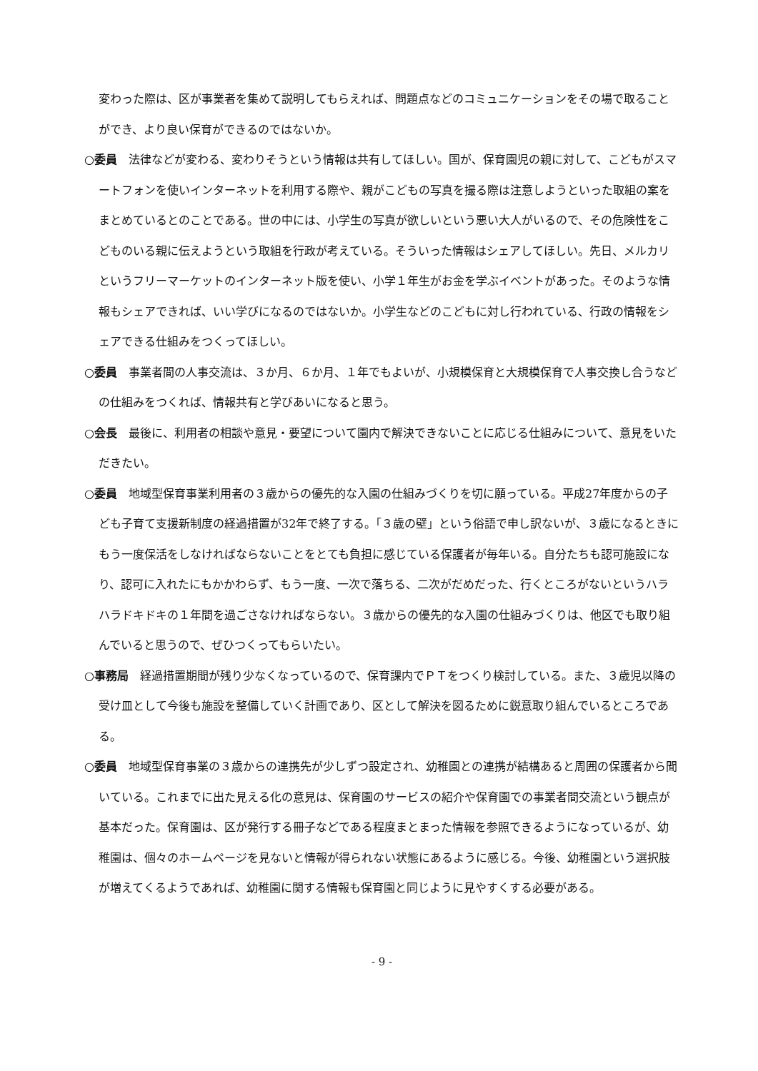変わった際は、区が事業者を集めて説明してもらえれば、問題点などのコミュニケーションをその場で取ることができ、より良い保育ができるのではないか。
○委員　法律などが変わる、変わりそうという情報は共有してほしい。国が、保育園児の親に対して、こどもがスマートフォンを使いインターネットを利用する際や、親がこどもの写真を撮る際は注意しようといった取組の案をまとめているとのことである。世の中には、小学生の写真が欲しいという悪い大人がいるので、その危険性をこどものいる親に伝えようという取組を行政が考えている。そういった情報はシェアしてほしい。先日、メルカリというフリーマーケットのインターネット版を使い、小学１年生がお金を学ぶイベントがあった。そのような情報もシェアできれば、いい学びになるのではないか。小学生などのこどもに対し行われている、行政の情報をシェアできる仕組みをつくってほしい。
○委員　事業者間の人事交流は、３か月、６か月、１年でもよいが、小規模保育と大規模保育で人事交換し合うなどの仕組みをつくれば、情報共有と学びあいになると思う。
○会長　最後に、利用者の相談や意見・要望について園内で解決できないことに応じる仕組みについて、意見をいただきたい。
○委員　地域型保育事業利用者の３歳からの優先的な入園の仕組みづくりを切に願っている。平成27年度からの子ども子育て支援新制度の経過措置が32年で終了する。「３歳の壁」という俗語で申し訳ないが、３歳になるときにもう一度保活をしなければならないことをとても負担に感じている保護者が毎年いる。自分たちも認可施設になり、認可に入れたにもかかわらず、もう一度、一次で落ちる、二次がだめだった、行くところがないというハラハラドキドキの１年間を過ごさなければならない。３歳からの優先的な入園の仕組みづくりは、他区でも取り組んでいると思うので、ぜひつくってもらいたい。
○事務局　経過措置期間が残り少なくなっているので、保育課内でＰＴをつくり検討している。また、３歳児以降の受け皿として今後も施設を整備していく計画であり、区として解決を図るために鋭意取り組んでいるところである。
○委員　地域型保育事業の３歳からの連携先が少しずつ設定され、幼稚園との連携が結構あると周囲の保護者から聞いている。これまでに出た見える化の意見は、保育園のサービスの紹介や保育園での事業者間交流という観点が基本だった。保育園は、区が発行する冊子などである程度まとまった情報を参照できるようになっているが、幼稚園は、個々のホームページを見ないと情報が得られない状態にあるように感じる。今後、幼稚園という選択肢が増えてくるようであれば、幼稚園に関する情報も保育園と同じように見やすくする必要がある。
- 9 -